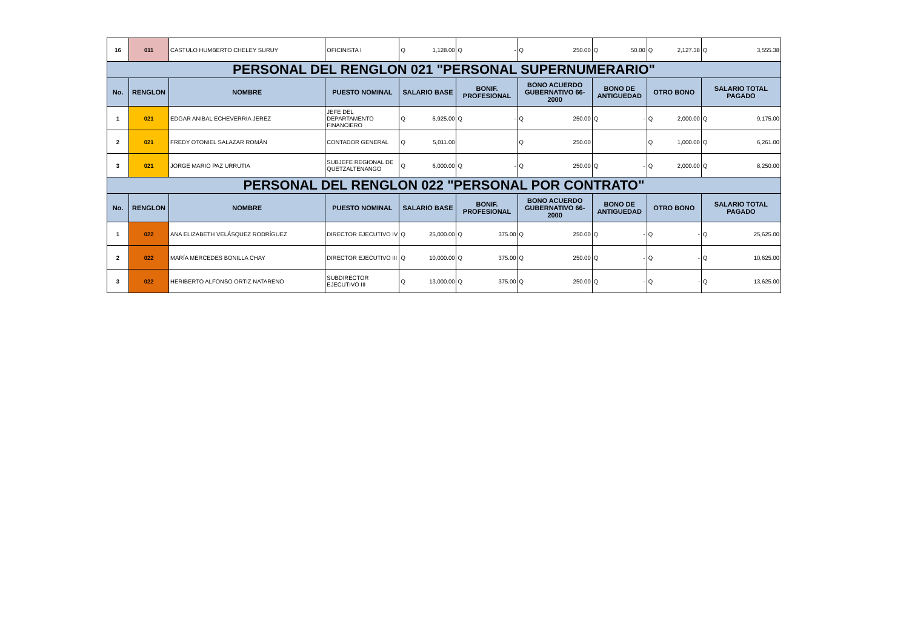| 16 | 011 | CASTULO HUMBERTO CHELEY SURUY | OFICINISTA I | Q 1,128.00 | Q - | Q 250.00 | Q 50.00 | Q 2,127.38 | Q 3,555.38 |
| PERSONAL DEL RENGLON 021 "PERSONAL SUPERNUMERARIO" | | | | | | | | | |
| No. | RENGLON | NOMBRE | PUESTO NOMINAL | SALARIO BASE | BONIF. PROFESIONAL | BONO ACUERDO GUBERNATIVO 66-2000 | BONO DE ANTIGUEDAD | OTRO BONO | SALARIO TOTAL PAGADO |
| 1 | 021 | EDGAR ANIBAL ECHEVERRIA JEREZ | JEFE DEL DEPARTAMENTO FINANCIERO | Q 6,925.00 | Q - | Q 250.00 | Q - | Q 2,000.00 | Q 9,175.00 |
| 2 | 021 | FREDY OTONIEL SALAZAR ROMÁN | CONTADOR GENERAL | Q 5,011.00 | | Q 250.00 | | Q 1,000.00 | Q 6,261.00 |
| 3 | 021 | JORGE MARIO PAZ URRUTIA | SUBJEFE REGIONAL DE QUETZALTENANGO | Q 6,000.00 | Q - | Q 250.00 | Q - | Q 2,000.00 | Q 8,250.00 |
| PERSONAL DEL RENGLON 022 "PERSONAL POR CONTRATO" | | | | | | | | | |
| No. | RENGLON | NOMBRE | PUESTO NOMINAL | SALARIO BASE | BONIF. PROFESIONAL | BONO ACUERDO GUBERNATIVO 66-2000 | BONO DE ANTIGUEDAD | OTRO BONO | SALARIO TOTAL PAGADO |
| 1 | 022 | ANA ELIZABETH VELÁSQUEZ RODRÍGUEZ | DIRECTOR EJECUTIVO IV | Q 25,000.00 | Q 375.00 | Q 250.00 | Q - | Q - | Q 25,625.00 |
| 2 | 022 | MARÍA MERCEDES BONILLA CHAY | DIRECTOR EJECUTIVO III | Q 10,000.00 | Q 375.00 | Q 250.00 | Q - | Q - | Q 10,625.00 |
| 3 | 022 | HERIBERTO ALFONSO ORTIZ NATARENO | SUBDIRECTOR EJECUTIVO III | Q 13,000.00 | Q 375.00 | Q 250.00 | Q - | Q - | Q 13,625.00 |